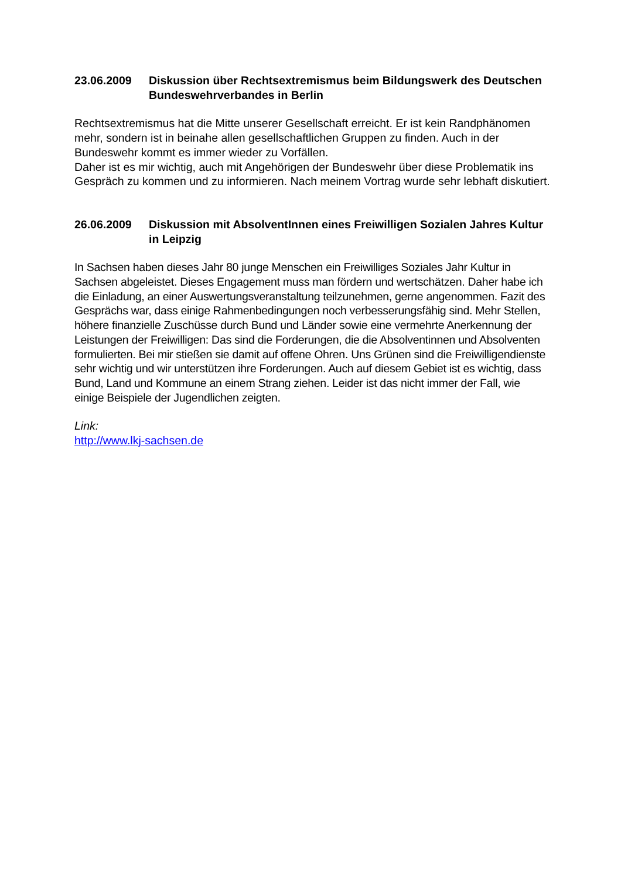23.06.2009 Diskussion über Rechtsextremismus beim Bildungswerk des Deutschen Bundeswehrverbandes in Berlin
Rechtsextremismus hat die Mitte unserer Gesellschaft erreicht. Er ist kein Randphänomen mehr, sondern ist in beinahe allen gesellschaftlichen Gruppen zu finden. Auch in der Bundeswehr kommt es immer wieder zu Vorfällen.
Daher ist es mir wichtig, auch mit Angehörigen der Bundeswehr über diese Problematik ins Gespräch zu kommen und zu informieren. Nach meinem Vortrag wurde sehr lebhaft diskutiert.
26.06.2009 Diskussion mit AbsolventInnen eines Freiwilligen Sozialen Jahres Kultur in Leipzig
In Sachsen haben dieses Jahr 80 junge Menschen ein Freiwilliges Soziales Jahr Kultur in Sachsen abgeleistet. Dieses Engagement muss man fördern und wertschätzen. Daher habe ich die Einladung, an einer Auswertungsveranstaltung teilzunehmen, gerne angenommen. Fazit des Gesprächs war, dass einige Rahmenbedingungen noch verbesserungsfähig sind. Mehr Stellen, höhere finanzielle Zuschüsse durch Bund und Länder sowie eine vermehrte Anerkennung der Leistungen der Freiwilligen: Das sind die Forderungen, die die Absolventinnen und Absolventen formulierten. Bei mir stießen sie damit auf offene Ohren. Uns Grünen sind die Freiwilligendienste sehr wichtig und wir unterstützen ihre Forderungen. Auch auf diesem Gebiet ist es wichtig, dass Bund, Land und Kommune an einem Strang ziehen. Leider ist das nicht immer der Fall, wie einige Beispiele der Jugendlichen zeigten.
Link:
http://www.lkj-sachsen.de